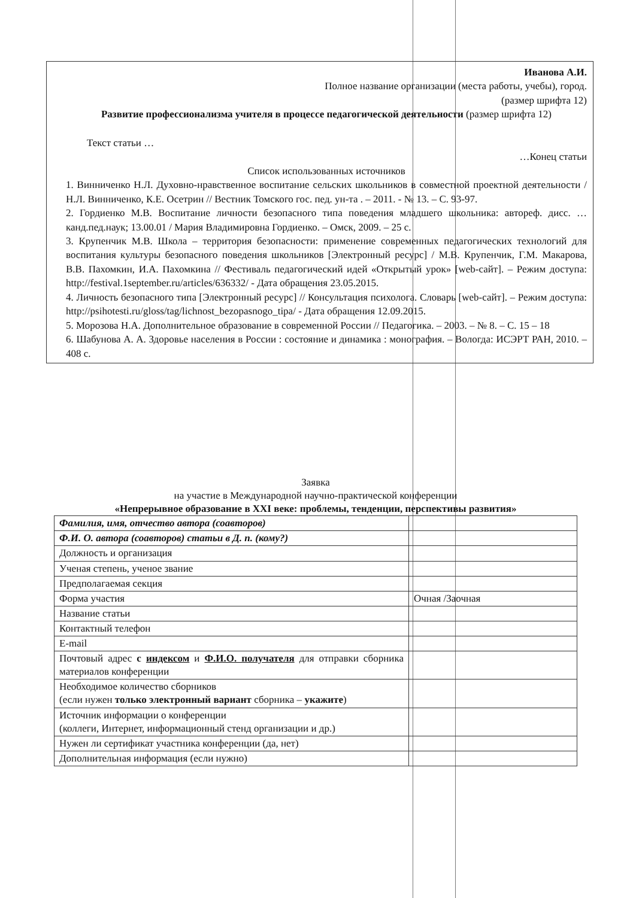Иванова А.И.
Полное название организации (места работы, учебы), город.
(размер шрифта 12)
Развитие профессионализма учителя в процессе педагогической деятельности (размер шрифта 12)
Текст статьи …
…Конец статьи
Список использованных источников
1. Винниченко Н.Л. Духовно-нравственное воспитание сельских школьников в совместной проектной деятельности / Н.Л. Винниченко, К.Е. Осетрин // Вестник Томского гос. пед. ун-та . – 2011. - № 13. – С. 93-97.
2. Гордиенко М.В. Воспитание личности безопасного типа поведения младшего школьника: автореф. дисс. … канд.пед.наук; 13.00.01 / Мария Владимировна Гордиенко. – Омск, 2009. – 25 с.
3. Крупенчик М.В. Школа – территория безопасности: применение современных педагогических технологий для воспитания культуры безопасного поведения школьников [Электронный ресурс] / М.В. Крупенчик, Г.М. Макарова, В.В. Пахомкин, И.А. Пахомкина // Фестиваль педагогический идей «Открытый урок» [web-сайт]. – Режим доступа: http://festival.1september.ru/articles/636332/ - Дата обращения 23.05.2015.
4. Личность безопасного типа [Электронный ресурс] // Консультация психолога. Словарь [web-сайт]. – Режим доступа: http://psihotesti.ru/gloss/tag/lichnost_bezopasnogo_tipa/ - Дата обращения 12.09.2015.
5. Морозова Н.А. Дополнительное образование в современной России // Педагогика. – 2003. – № 8. – С. 15 – 18
6. Шабунова А. А. Здоровье населения в России : состояние и динамика : монография. – Вологда: ИСЭРТ РАН, 2010. – 408 с.
Заявка
на участие в Международной научно-практической конференции
«Непрерывное образование в XXI веке: проблемы, тенденции, перспективы развития»
| Фамилия, имя, отчество автора (соавторов) | |
| Ф.И. О. автора (соавторов) статьи в Д. п. (кому?) | |
| Должность и организация | |
| Ученая степень, ученое звание | |
| Предполагаемая секция | |
| Форма участия | Очная /Заочная |
| Название статьи | |
| Контактный телефон | |
| E-mail | |
| Почтовый адрес с индексом и Ф.И.О. получателя для отправки сборника материалов конференции | |
| Необходимое количество сборников (если нужен только электронный вариант сборника – укажите ) | |
| Источник информации о конференции (коллеги, Интернет, информационный стенд организации и др.) | |
| Нужен ли сертификат участника конференции (да, нет) | |
| Дополнительная информация (если нужно) | |